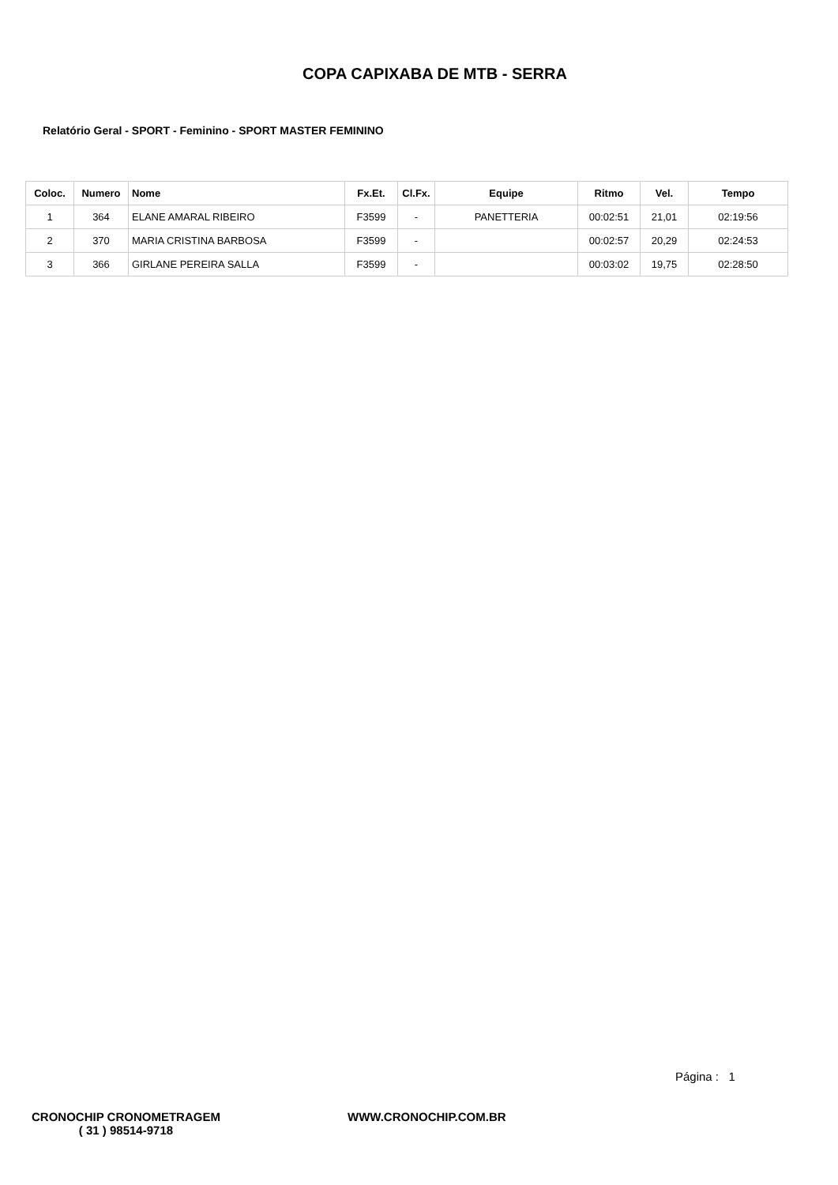COPA CAPIXABA DE MTB - SERRA
Relatório Geral - SPORT - Feminino - SPORT MASTER FEMININO
| Coloc. | Numero | Nome | Fx.Et. | Cl.Fx. | Equipe | Ritmo | Vel. | Tempo |
| --- | --- | --- | --- | --- | --- | --- | --- | --- |
| 1 | 364 | ELANE AMARAL RIBEIRO | F3599 | - | PANETTERIA | 00:02:51 | 21,01 | 02:19:56 |
| 2 | 370 | MARIA CRISTINA BARBOSA | F3599 | - | | 00:02:57 | 20,29 | 02:24:53 |
| 3 | 366 | GIRLANE PEREIRA SALLA | F3599 | - | | 00:03:02 | 19,75 | 02:28:50 |
Página : 1
CRONOCHIP CRONOMETRAGEM
( 31 ) 98514-9718
WWW.CRONOCHIP.COM.BR